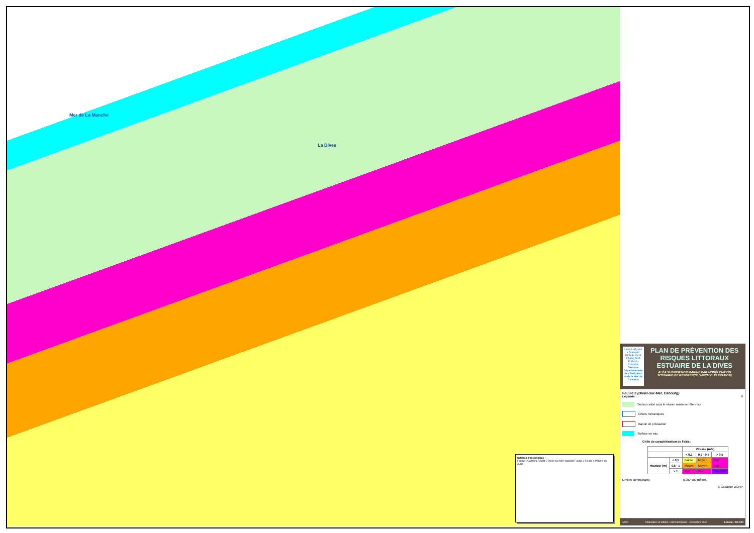Mer de La Manche
La Dives
Schéma d'assemblage :
Feuille 1 Cabourg Feuille 2 Dives-sur-Mer Varaville Feuille 3 Feuille 4 Périers-en-Auge
Liberté • Égalité • Fraternité
RÉPUBLIQUE FRANÇAISE
Préfet du Calvados
Direction Départementale des Territoires et de la Mer du Calvados
PLAN DE PRÉVENTION DES RISQUES LITTORAUX ESTUAIRE DE LA DIVES
ALÉA SUBMERSION MARINE PAR MODÉLISATION
SCÉNARIO DE RÉFÉRENCE (+60CM D' ÉLÉVATION)
Feuille 2 (Dives-sur-Mer, Cabourg)
Légende : N
Secteur situé sous le niveau marin de référence
Chocs mécaniques
Bande de précaution
Surface en eau
Grille de caractérisation de l'aléa :
| | | Vitesse (m/s) | | |
| --- | --- | --- | --- | --- |
| | | < 0,2 | 0,2 - 0,5 | > 0,5 |
| Hauteur (m) | < 0,5 | Faible | Moyen | Fort |
| | 0,5 - 1 | Moyen | Moyen | Fort |
| | > 1 | Fort | Fort | Très Fort |
Limites communales 0 200 400 mètres
© Cadastre DGFiP
IMDC Réalisation et édition : Alp'Géorisques - Décembre 2019 Echelle : 1/5 000